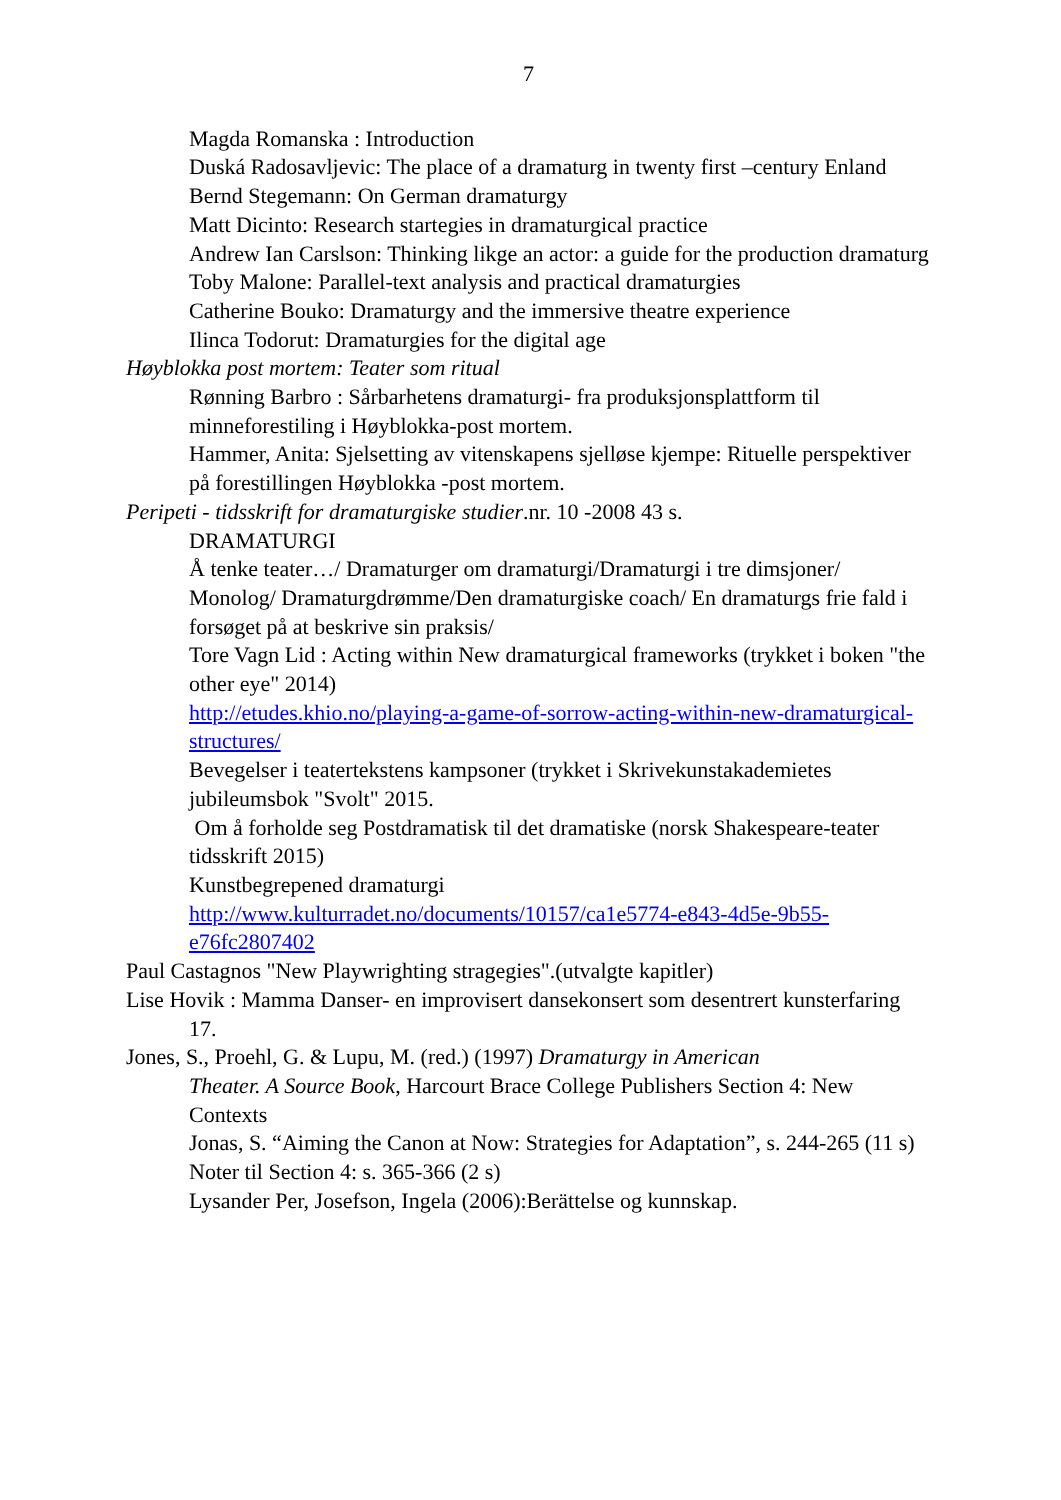7
Magda Romanska : Introduction
Duská Radosavljevic: The place of a dramaturg in twenty first –century Enland
Bernd Stegemann: On German dramaturgy
Matt Dicinto: Research startegies in dramaturgical practice
Andrew Ian Carslson: Thinking likge an actor: a guide for the production dramaturg
Toby Malone: Parallel-text analysis and practical dramaturgies
Catherine Bouko: Dramaturgy and the immersive theatre experience
Ilinca Todorut: Dramaturgies for the digital age
Høyblokka post mortem: Teater som ritual
Rønning Barbro : Sårbarhetens dramaturgi- fra produksjonsplattform til minneforestiling i Høyblokka-post mortem.
Hammer, Anita: Sjelsetting av vitenskapens sjelløse kjempe: Rituelle perspektiver på forestillingen Høyblokka -post mortem.
Peripeti - tidsskrift for dramaturgiske studier.nr. 10 -2008 43 s.
DRAMATURGI
Å tenke teater…/ Dramaturger om dramaturgi/Dramaturgi i tre dimsjoner/ Monolog/ Dramaturgdrømme/Den dramaturgiske coach/ En dramaturgs frie fald i forsøget på at beskrive sin praksis/
Tore Vagn Lid : Acting within New dramaturgical frameworks (trykket i boken "the other eye" 2014)
http://etudes.khio.no/playing-a-game-of-sorrow-acting-within-new-dramaturgical-structures/
Bevegelser i teatertekstens kampsoner (trykket i Skrivekunstakademietes jubileumsbok "Svolt" 2015.
Om å forholde seg Postdramatisk til det dramatiske (norsk Shakespeare-teater tidsskrift 2015)
Kunstbegrepened dramaturgi
http://www.kulturradet.no/documents/10157/ca1e5774-e843-4d5e-9b55-e76fc2807402
Paul Castagnos "New Playwrighting stragegies".(utvalgte kapitler)
Lise Hovik : Mamma Danser- en improvisert dansekonsert som desentrert kunsterfaring
17.
Jones, S., Proehl, G. & Lupu, M. (red.) (1997) Dramaturgy in American
Theater. A Source Book, Harcourt Brace College Publishers Section 4: New Contexts
Jonas, S. “Aiming the Canon at Now: Strategies for Adaptation”, s. 244-265 (11 s)
Noter til Section 4: s. 365-366 (2 s)
Lysander Per, Josefson, Ingela (2006):Berättelse og kunnskap.